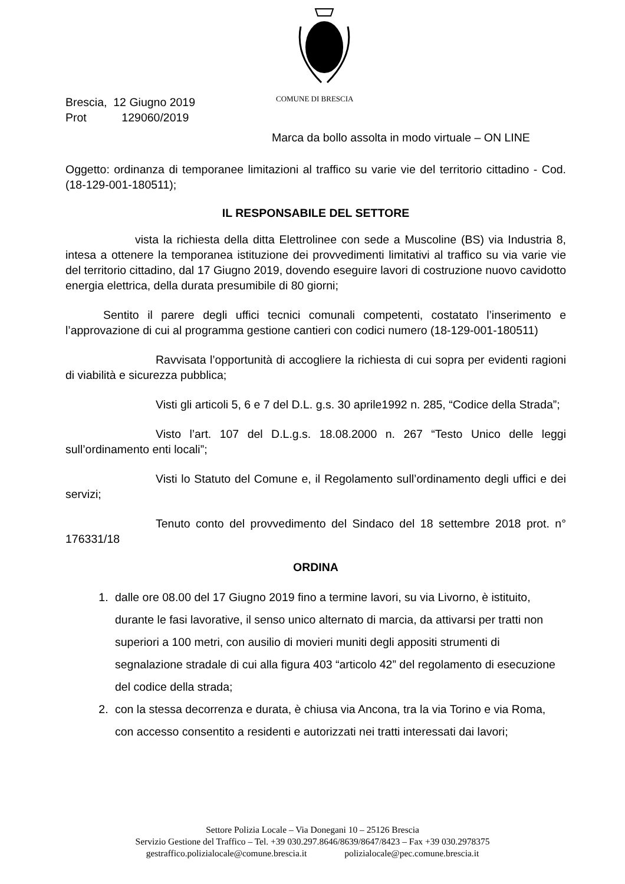COMUNE DI BRESCIA
Brescia, 12 Giugno 2019
Prot 129060/2019
Marca da bollo assolta in modo virtuale – ON LINE
Oggetto: ordinanza di temporanee limitazioni al traffico su varie vie del territorio cittadino - Cod.(18-129-001-180511);
IL RESPONSABILE DEL SETTORE
vista la richiesta della ditta Elettrolinee con sede a Muscoline (BS) via Industria 8, intesa a ottenere la temporanea istituzione dei provvedimenti limitativi al traffico su via varie vie del territorio cittadino, dal 17 Giugno 2019, dovendo eseguire lavori di costruzione nuovo cavidotto energia elettrica, della durata presumibile di 80 giorni;
Sentito il parere degli uffici tecnici comunali competenti, costatato l’inserimento e l’approvazione di cui al programma gestione cantieri con codici numero (18-129-001-180511)
Ravvisata l’opportunità di accogliere la richiesta di cui sopra per evidenti ragioni di viabilità e sicurezza pubblica;
Visti gli articoli 5, 6 e 7 del D.L. g.s. 30 aprile1992 n. 285, “Codice della Strada”;
Visto l’art. 107 del D.L.g.s. 18.08.2000 n. 267 “Testo Unico delle leggi sull’ordinamento enti locali”;
Visti lo Statuto del Comune e, il Regolamento sull’ordinamento degli uffici e dei servizi;
Tenuto conto del provvedimento del Sindaco del 18 settembre 2018 prot. n° 176331/18
ORDINA
1. dalle ore 08.00 del 17 Giugno 2019 fino a termine lavori, su via Livorno, è istituito, durante le fasi lavorative, il senso unico alternato di marcia, da attivarsi per tratti non superiori a 100 metri, con ausilio di movieri muniti degli appositi strumenti di segnalazione stradale di cui alla figura 403 “articolo 42” del regolamento di esecuzione del codice della strada;
2. con la stessa decorrenza e durata, è chiusa via Ancona, tra la via Torino e via Roma, con accesso consentito a residenti e autorizzati nei tratti interessati dai lavori;
Settore Polizia Locale – Via Donegani 10 – 25126 Brescia
Servizio Gestione del Traffico – Tel. +39 030.297.8646/8639/8647/8423 – Fax +39 030.2978375
gestraffico.polizialocale@comune.brescia.it polizialocale@pec.comune.brescia.it